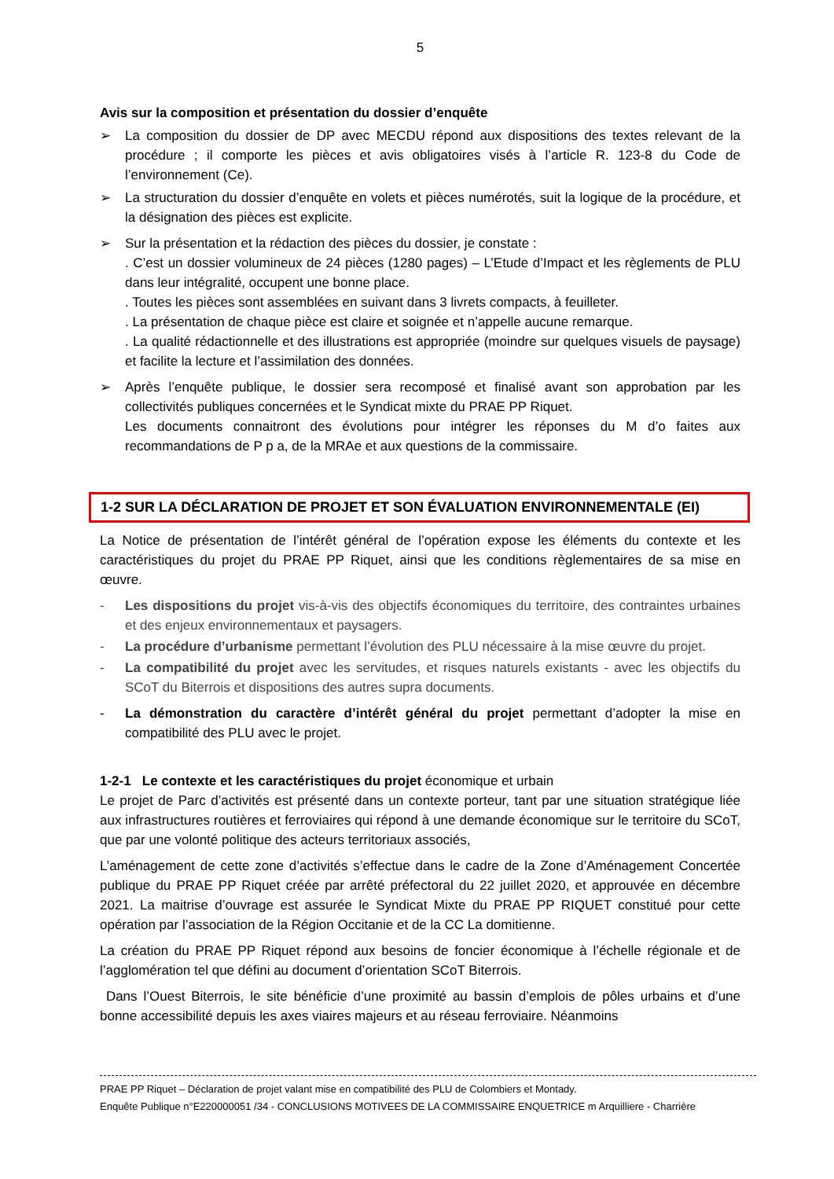5
Avis sur la composition et présentation du dossier d’enquête
➢ La composition du dossier de DP avec MECDU répond aux dispositions des textes relevant de la procédure ; il comporte les pièces et avis obligatoires visés à l’article R. 123-8 du Code de l’environnement (Ce).
➢ La structuration du dossier d’enquête en volets et pièces numérotés, suit la logique de la procédure, et la désignation des pièces est explicite.
➢ Sur la présentation et la rédaction des pièces du dossier, je constate :
. C’est un dossier volumineux de 24 pièces (1280 pages) – L’Etude d’Impact et les règlements de PLU dans leur intégralité, occupent une bonne place.
. Toutes les pièces sont assemblées en suivant dans 3 livrets compacts, à feuilleter.
. La présentation de chaque pièce est claire et soignée et n’appelle aucune remarque.
. La qualité rédactionnelle et des illustrations est appropriée (moindre sur quelques visuels de paysage) et facilite la lecture et l’assimilation des données.
➢ Après l’enquête publique, le dossier sera recomposé et finalisé avant son approbation par les collectivités publiques concernées et le Syndicat mixte du PRAE PP Riquet.
Les documents connaitront des évolutions pour intégrer les réponses du M d’o faites aux recommandations de P p a, de la MRAe et aux questions de la commissaire.
1-2 SUR LA DÉCLARATION DE PROJET ET SON ÉVALUATION ENVIRONNEMENTALE (EI)
La Notice de présentation de l’intérêt général de l’opération expose les éléments du contexte et les caractéristiques du projet du PRAE PP Riquet, ainsi que les conditions règlementaires de sa mise en œuvre.
- Les dispositions du projet vis-à-vis des objectifs économiques du territoire, des contraintes urbaines et des enjeux environnementaux et paysagers.
- La procédure d’urbanisme permettant l’évolution des PLU nécessaire à la mise œuvre du projet.
- La compatibilité du projet avec les servitudes, et risques naturels existants - avec les objectifs du SCoT du Biterrois et dispositions des autres supra documents.
- La démonstration du caractère d’intérêt général du projet permettant d’adopter la mise en compatibilité des PLU avec le projet.
1-2-1 Le contexte et les caractéristiques du projet économique et urbain
Le projet de Parc d’activités est présenté dans un contexte porteur, tant par une situation stratégique liée aux infrastructures routières et ferroviaires qui répond à une demande économique sur le territoire du SCoT, que par une volonté politique des acteurs territoriaux associés,
L’aménagement de cette zone d’activités s’effectue dans le cadre de la Zone d’Aménagement Concertée publique du PRAE PP Riquet créée par arrêté préfectoral du 22 juillet 2020, et approuvée en décembre 2021. La maitrise d’ouvrage est assurée le Syndicat Mixte du PRAE PP RIQUET constitué pour cette opération par l’association de la Région Occitanie et de la CC La domitienne.
La création du PRAE PP Riquet répond aux besoins de foncier économique à l’échelle régionale et de l’agglomération tel que défini au document d’orientation SCoT Biterrois.
Dans l’Ouest Biterrois, le site bénéficie d’une proximité au bassin d’emplois de pôles urbains et d’une bonne accessibilité depuis les axes viaires majeurs et au réseau ferroviaire. Néanmoins
PRAE PP Riquet – Déclaration de projet valant mise en compatibilité des PLU de Colombiers et Montady.
Enquête Publique n°E220000051 /34 - CONCLUSIONS MOTIVEES DE LA COMMISSAIRE ENQUETRICE m Arquilliere - Charrière